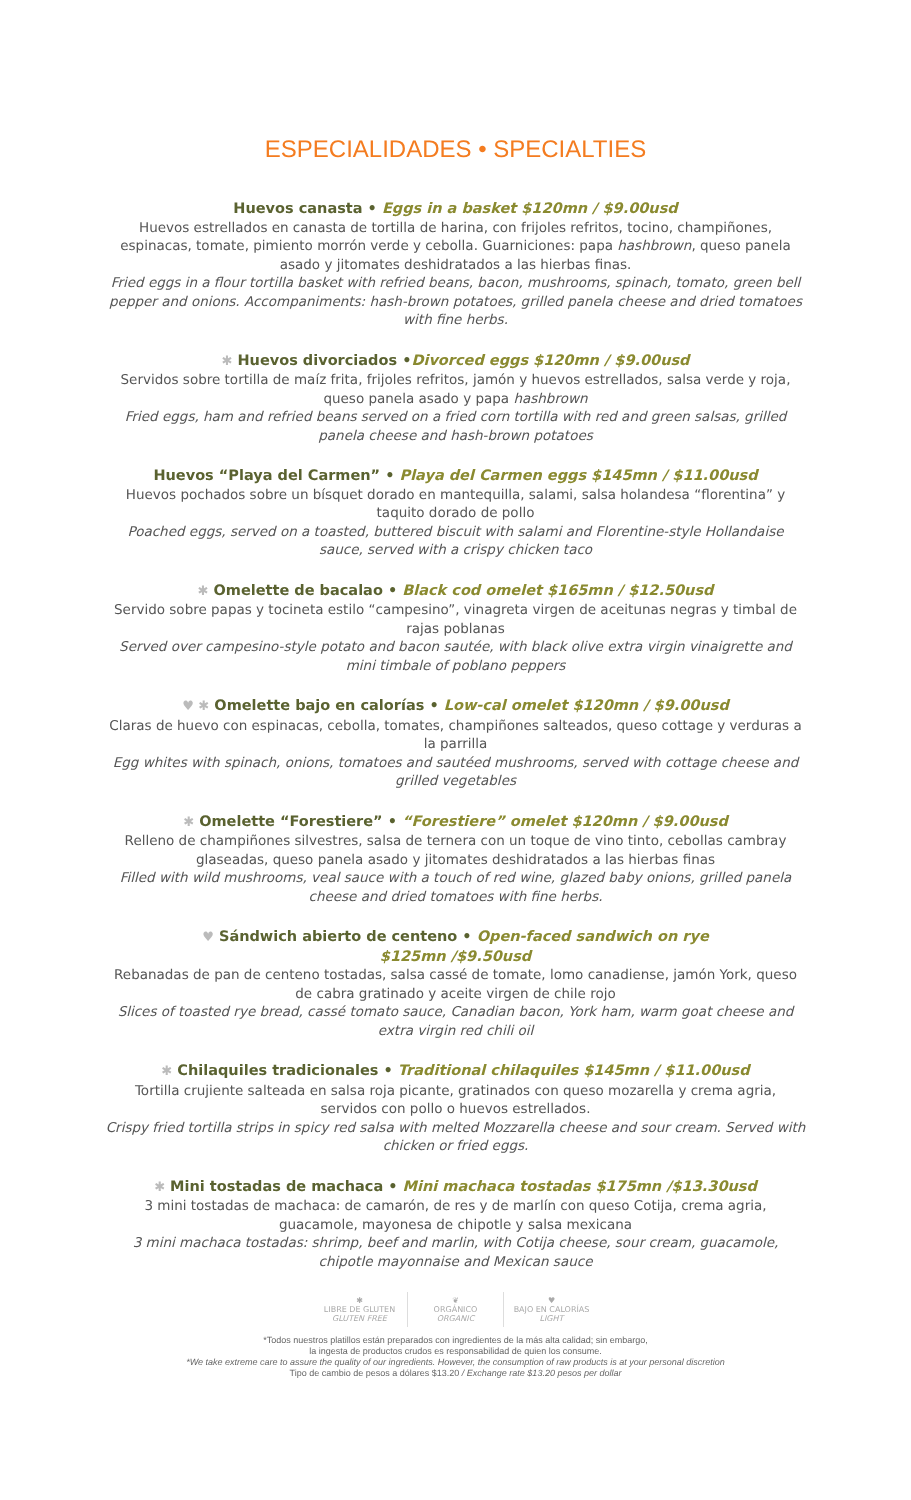ESPECIALIDADES • SPECIALTIES
Huevos canasta • Eggs in a basket $120mn / $9.00usd
Huevos estrellados en canasta de tortilla de harina, con frijoles refritos, tocino, champiñones, espinacas, tomate, pimiento morrón verde y cebolla. Guarniciones: papa hashbrown, queso panela asado y jitomates deshidratados a las hierbas finas.
Fried eggs in a flour tortilla basket with refried beans, bacon, mushrooms, spinach, tomato, green bell pepper and onions. Accompaniments: hash-brown potatoes, grilled panela cheese and dried tomatoes with fine herbs.
✱ Huevos divorciados •Divorced eggs $120mn / $9.00usd
Servidos sobre tortilla de maíz frita, frijoles refritos, jamón y huevos estrellados, salsa verde y roja, queso panela asado y papa hashbrown
Fried eggs, ham and refried beans served on a fried corn tortilla with red and green salsas, grilled panela cheese and hash-brown potatoes
Huevos “Playa del Carmen” • Playa del Carmen eggs $145mn / $11.00usd
Huevos pochados sobre un bísquet dorado en mantequilla, salami, salsa holandesa “florentina” y taquito dorado de pollo
Poached eggs, served on a toasted, buttered biscuit with salami and Florentine-style Hollandaise sauce, served with a crispy chicken taco
✱ Omelette de bacalao • Black cod omelet $165mn / $12.50usd
Servido sobre papas y tocineta estilo “campesino”, vinagreta virgen de aceitunas negras y timbal de rajas poblanas
Served over campesino-style potato and bacon sautée, with black olive extra virgin vinaigrette and mini timbale of poblano peppers
♥ ✱ Omelette bajo en calorías • Low-cal omelet $120mn / $9.00usd
Claras de huevo con espinacas, cebolla, tomates, champiñones salteados, queso cottage y verduras a la parrilla
Egg whites with spinach, onions, tomatoes and sautéed mushrooms, served with cottage cheese and grilled vegetables
✱ Omelette “Forestiere” • “Forestiere” omelet $120mn / $9.00usd
Relleno de champiñones silvestres, salsa de ternera con un toque de vino tinto, cebollas cambray glaseadas, queso panela asado y jitomates deshidratados a las hierbas finas
Filled with wild mushrooms, veal sauce with a touch of red wine, glazed baby onions, grilled panela cheese and dried tomatoes with fine herbs.
♥ Sándwich abierto de centeno • Open-faced sandwich on rye
$125mn /$9.50usd
Rebanadas de pan de centeno tostadas, salsa cassé de tomate, lomo canadiense, jamón York, queso de cabra gratinado y aceite virgen de chile rojo
Slices of toasted rye bread, cassé tomato sauce, Canadian bacon, York ham, warm goat cheese and extra virgin red chili oil
✱ Chilaquiles tradicionales • Traditional chilaquiles $145mn / $11.00usd
Tortilla crujiente salteada en salsa roja picante, gratinados con queso mozarella y crema agria, servidos con pollo o huevos estrellados.
Crispy fried tortilla strips in spicy red salsa with melted Mozzarella cheese and sour cream. Served with chicken or fried eggs.
✱ Mini tostadas de machaca • Mini machaca tostadas $175mn /$13.30usd
3 mini tostadas de machaca: de camarón, de res y de marlín con queso Cotija, crema agria, guacamole, mayonesa de chipotle y salsa mexicana
3 mini machaca tostadas: shrimp, beef and marlin, with Cotija cheese, sour cream, guacamole, chipotle mayonnaise and Mexican sauce
✱
LIBRE DE GLUTEN
GLUTEN FREE
❦
ORGÁNICO
ORGANIC
♥
BAJO EN CALORÍAS
LIGHT
*Todos nuestros platillos están preparados con ingredientes de la más alta calidad; sin embargo,
la ingesta de productos crudos es responsabilidad de quien los consume.
*We take extreme care to assure the quality of our ingredients. However, the consumption of raw products is at your personal discretion
Tipo de cambio de pesos a dólares $13.20 / Exchange rate $13.20 pesos per dollar